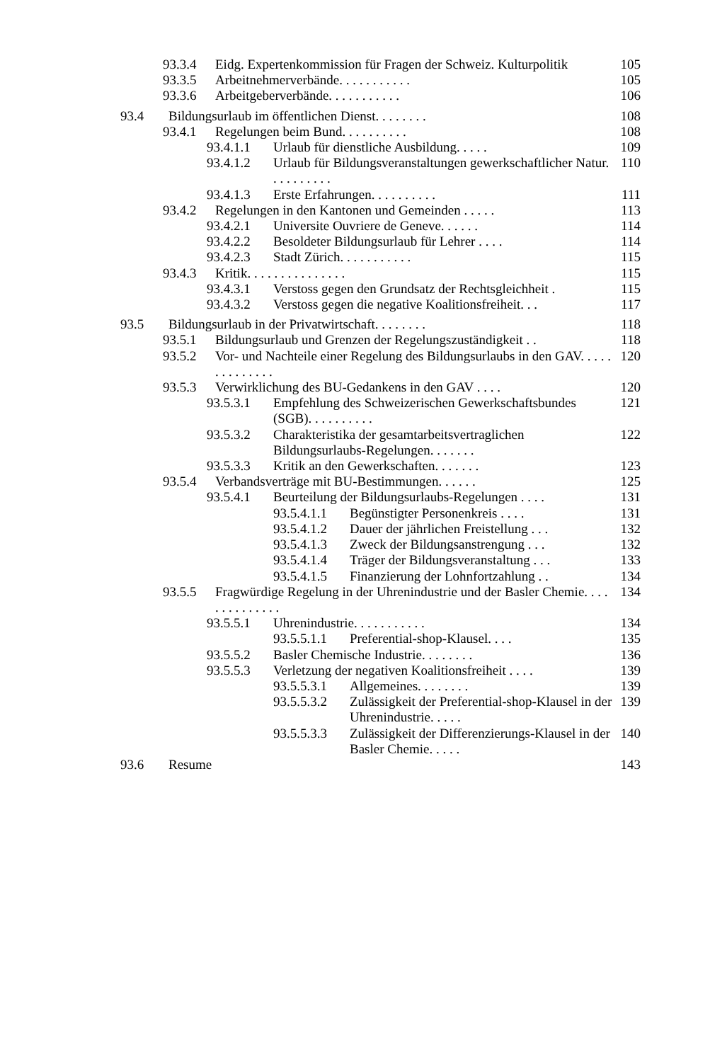93.3.4 Eidg. Expertenkommission für Fragen der Schweiz. Kulturpolitik 105
93.3.5 Arbeitnehmerverbände. . . . . . . . . . . 105
93.3.6 Arbeitgeberverbände. . . . . . . . . . . 106
93.4 Bildungsurlaub im öffentlichen Dienst. . . . . . . . 108
93.4.1 Regelungen beim Bund. . . . . . . . . . 108
93.4.1.1 Urlaub für dienstliche Ausbildung. . . . . 109
93.4.1.2 Urlaub für Bildungsveranstaltungen gewerkschaftlicher Natur. . . . . . . . . . 110
93.4.1.3 Erste Erfahrungen. . . . . . . . . . 111
93.4.2 Regelungen in den Kantonen und Gemeinden . . . . . 113
93.4.2.1 Universite Ouvriere de Geneve. . . . . . 114
93.4.2.2 Besoldeter Bildungsurlaub für Lehrer . . . . 114
93.4.2.3 Stadt Zürich. . . . . . . . . . . 115
93.4.3 Kritik. . . . . . . . . . . . . . . 115
93.4.3.1 Verstoss gegen den Grundsatz der Rechtsgleichheit . 115
93.4.3.2 Verstoss gegen die negative Koalitionsfreiheit. . . 117
93.5 Bildungsurlaub in der Privatwirtschaft. . . . . . . . 118
93.5.1 Bildungsurlaub und Grenzen der Regelungszuständigkeit . . 118
93.5.2 Vor- und Nachteile einer Regelung des Bildungsurlaubs in den GAV. . . . . . . . . . . . . . 120
93.5.3 Verwirklichung des BU-Gedankens in den GAV . . . . 120
93.5.3.1 Empfehlung des Schweizerischen Gewerkschaftsbundes (SGB). . . . . . . . . . 121
93.5.3.2 Charakteristika der gesamtarbeitsvertraglichen Bildungsurlaubs-Regelungen. . . . . . . 122
93.5.3.3 Kritik an den Gewerkschaften. . . . . . . 123
93.5.4 Verbandsverträge mit BU-Bestimmungen. . . . . . 125
93.5.4.1 Beurteilung der Bildungsurlaubs-Regelungen . . . . 131
93.5.4.1.1 Begünstigter Personenkreis . . . . 131
93.5.4.1.2 Dauer der jährlichen Freistellung . . . 132
93.5.4.1.3 Zweck der Bildungsanstrengung . . . 132
93.5.4.1.4 Träger der Bildungsveranstaltung . . . 133
93.5.4.1.5 Finanzierung der Lohnfortzahlung . . 134
93.5.5 Fragwürdige Regelung in der Uhrenindustrie und der Basler Chemie. . . . . . . . . . . . . . 134
93.5.5.1 Uhrenindustrie. . . . . . . . . . . 134
93.5.5.1.1 Preferential-shop-Klausel. . . . 135
93.5.5.2 Basler Chemische Industrie. . . . . . . . 136
93.5.5.3 Verletzung der negativen Koalitionsfreiheit . . . . 139
93.5.5.3.1 Allgemeines. . . . . . . . 139
93.5.5.3.2 Zulässigkeit der Preferential-shop-Klausel in der Uhrenindustrie. . . . . 139
93.5.5.3.3 Zulässigkeit der Differenzierungs-Klausel in der Basler Chemie. . . . . 140
93.6 Resume 143